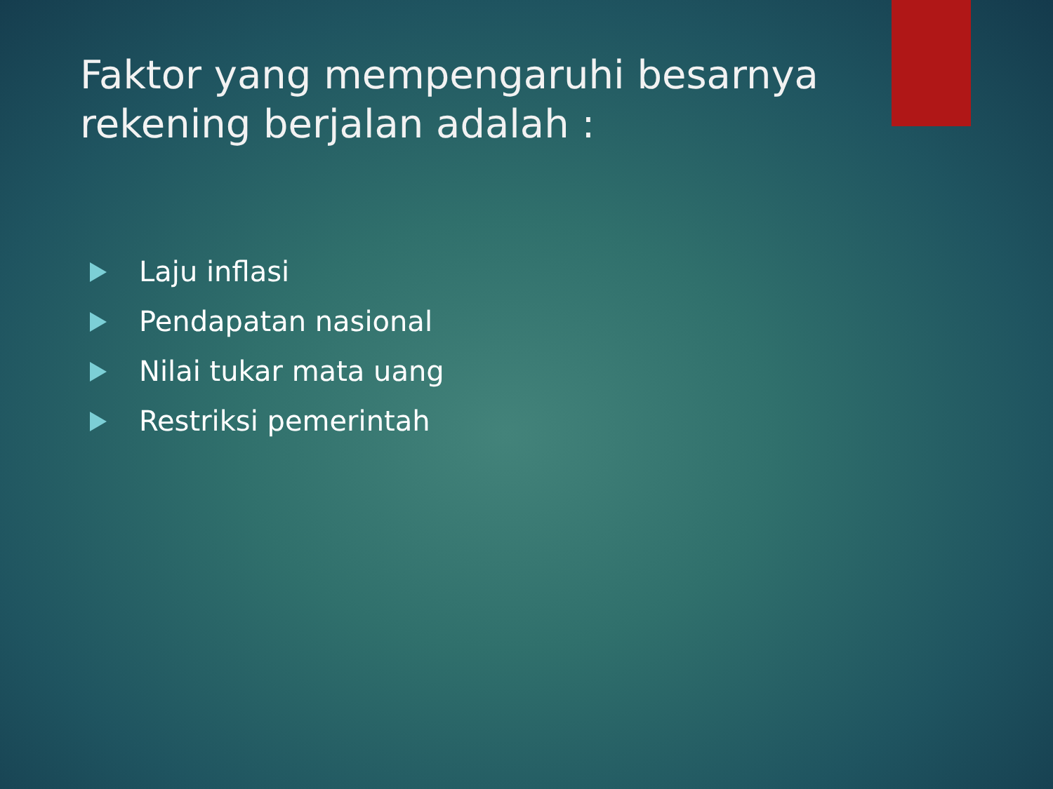Faktor yang mempengaruhi besarnya rekening berjalan adalah :
Laju inflasi
Pendapatan nasional
Nilai tukar mata uang
Restriksi pemerintah